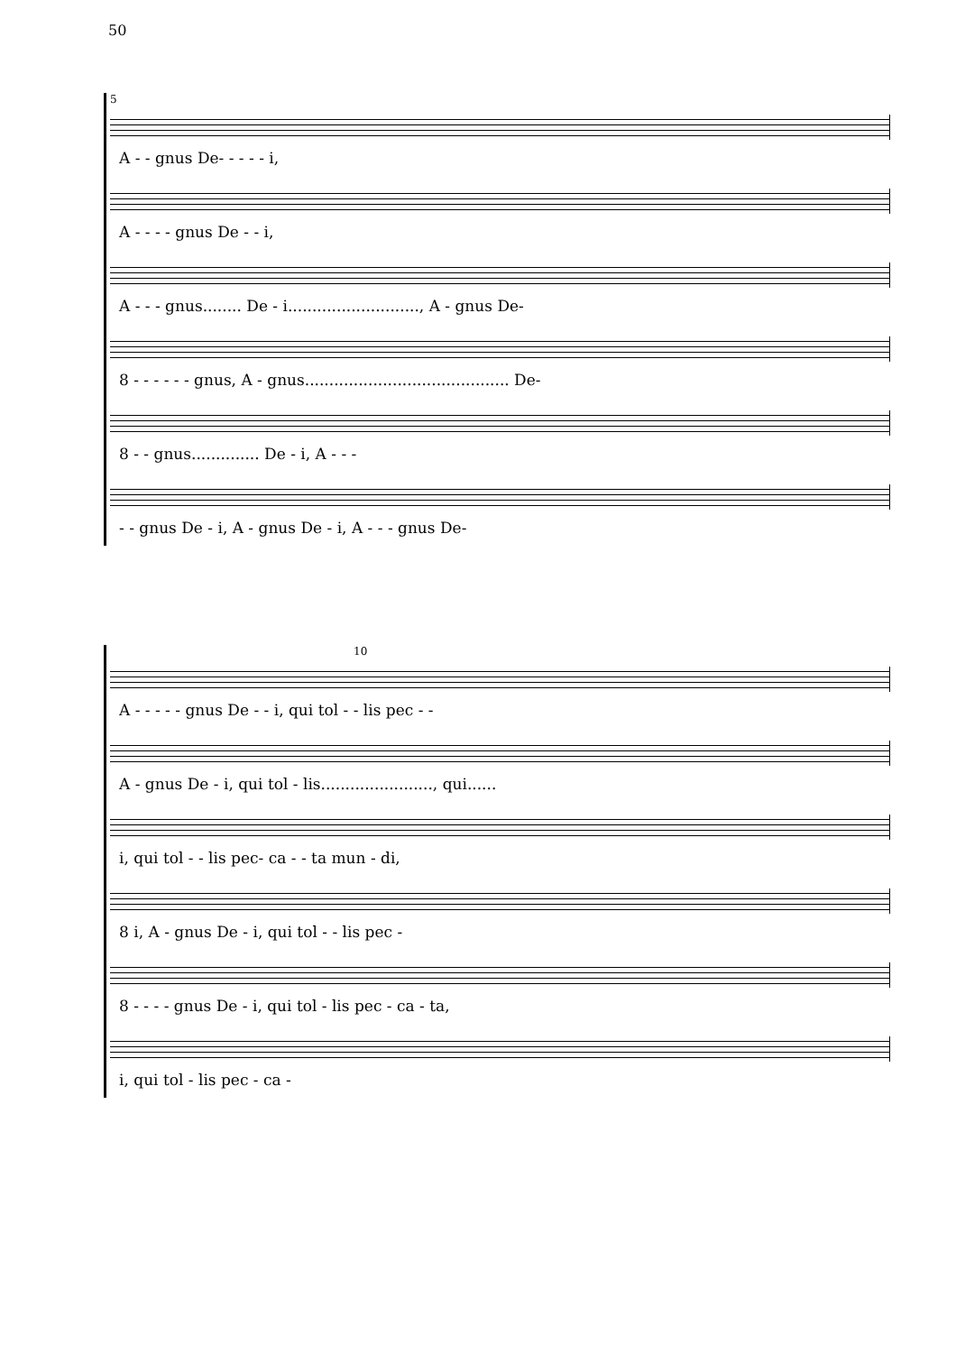50
5
A - - gnus De- - - - - i,
A - - - - gnus De - - i,
A - - - gnus........ De - i..........................., A - gnus De-
8 - - - - - - gnus, A - gnus.......................................... De-
8 - - gnus.............. De - i, A - - -
- - gnus De - i, A - gnus De - i, A - - - gnus De-
10
A - - - - - gnus De - - i, qui tol - - lis pec - -
A - gnus De - i, qui tol - lis......................., qui......
i, qui tol - - lis pec- ca - - ta mun - di,
8 i, A - gnus De - i, qui tol - - lis pec -
8 - - - - gnus De - i, qui tol - lis pec - ca - ta,
i, qui tol - lis pec - ca -